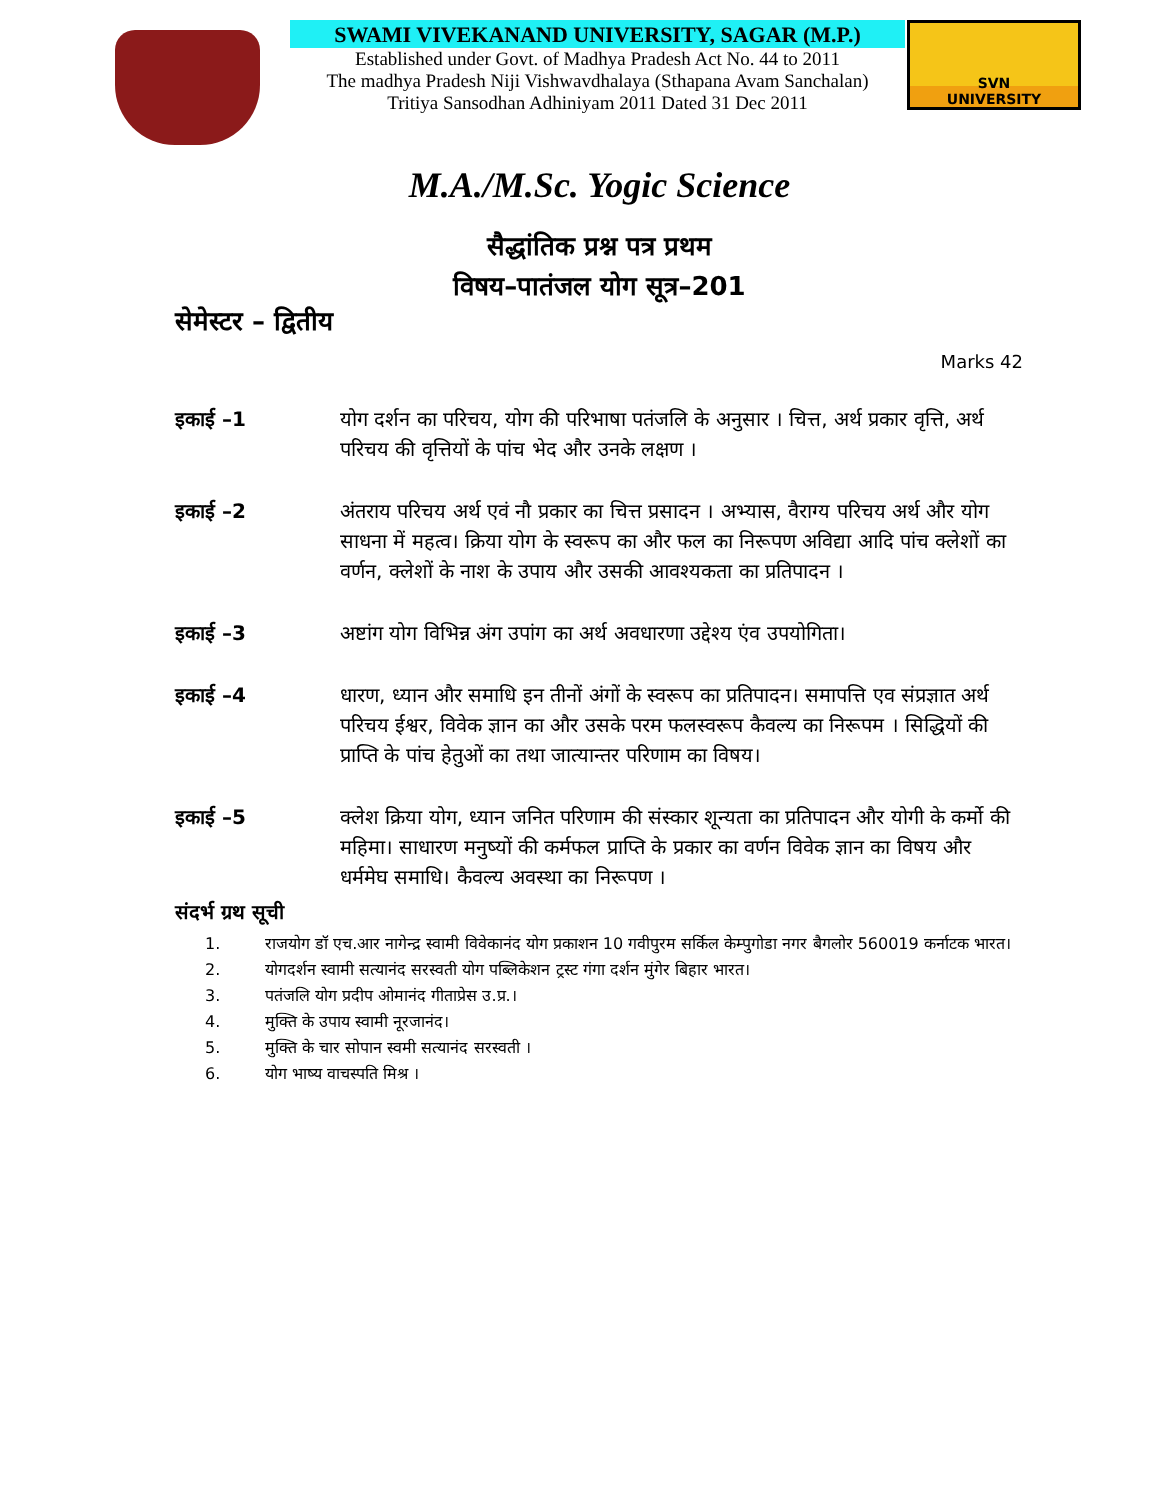SWAMI VIVEKANAND UNIVERSITY, SAGAR (M.P.)
Established under Govt. of Madhya Pradesh Act No. 44 to 2011
The madhya Pradesh Niji Vishwavdhalaya (Sthapana Avam Sanchalan)
Tritiya Sansodhan Adhiniyam 2011 Dated 31 Dec 2011
SVN
UNIVERSITY
M.A./M.Sc. Yogic Science
सैद्धांतिक प्रश्न पत्र प्रथम
विषय–पातंजल योग सूत्र–201
सेमेस्टर – द्वितीय
Marks 42
इकाई –1 योग दर्शन का परिचय, योग की परिभाषा पतंजलि के अनुसार । चित्त, अर्थ प्रकार वृत्ति, अर्थ परिचय की वृत्तियों के पांच भेद और उनके लक्षण ।
इकाई –2 अंतराय परिचय अर्थ एवं नौ प्रकार का चित्त प्रसादन । अभ्यास, वैराग्य परिचय अर्थ और योग साधना में महत्व। क्रिया योग के स्वरूप का और फल का निरूपण अविद्या आदि पांच क्लेशों का वर्णन, क्लेशों के नाश के उपाय और उसकी आवश्यकता का प्रतिपादन ।
इकाई –3 अष्टांग योग विभिन्न अंग उपांग का अर्थ अवधारणा उद्देश्य एंव उपयोगिता।
इकाई –4 धारण, ध्यान और समाधि इन तीनों अंगों के स्वरूप का प्रतिपादन। समापत्ति एव संप्रज्ञात अर्थ परिचय ईश्वर, विवेक ज्ञान का और उसके परम फलस्वरूप कैवल्य का निरूपम । सिद्धियों की प्राप्ति के पांच हेतुओं का तथा जात्यान्तर परिणाम का विषय।
इकाई –5 क्लेश क्रिया योग, ध्यान जनित परिणाम की संस्कार शून्यता का प्रतिपादन और योगी के कर्मो की महिमा। साधारण मनुष्यों की कर्मफल प्राप्ति के प्रकार का वर्णन विवेक ज्ञान का विषय और धर्ममेघ समाधि। कैवल्य अवस्था का निरूपण ।
संदर्भ ग्रथ सूची
1. राजयोग डॉ एच.आर नागेन्द्र स्वामी विवेकानंद योग प्रकाशन 10 गवीपुरम सर्किल केम्पुगोडा नगर बैगलोर 560019 कर्नाटक भारत।
2. योगदर्शन स्वामी सत्यानंद सरस्वती योग पब्लिकेशन ट्रस्ट गंगा दर्शन मुंगेर बिहार भारत।
3. पतंजलि योग प्रदीप ओमानंद गीताप्रेस उ.प्र.।
4. मुक्ति के उपाय स्वामी नूरजानंद।
5. मुक्ति के चार सोपान स्वमी सत्यानंद सरस्वती ।
6. योग भाष्य वाचस्पति मिश्र ।